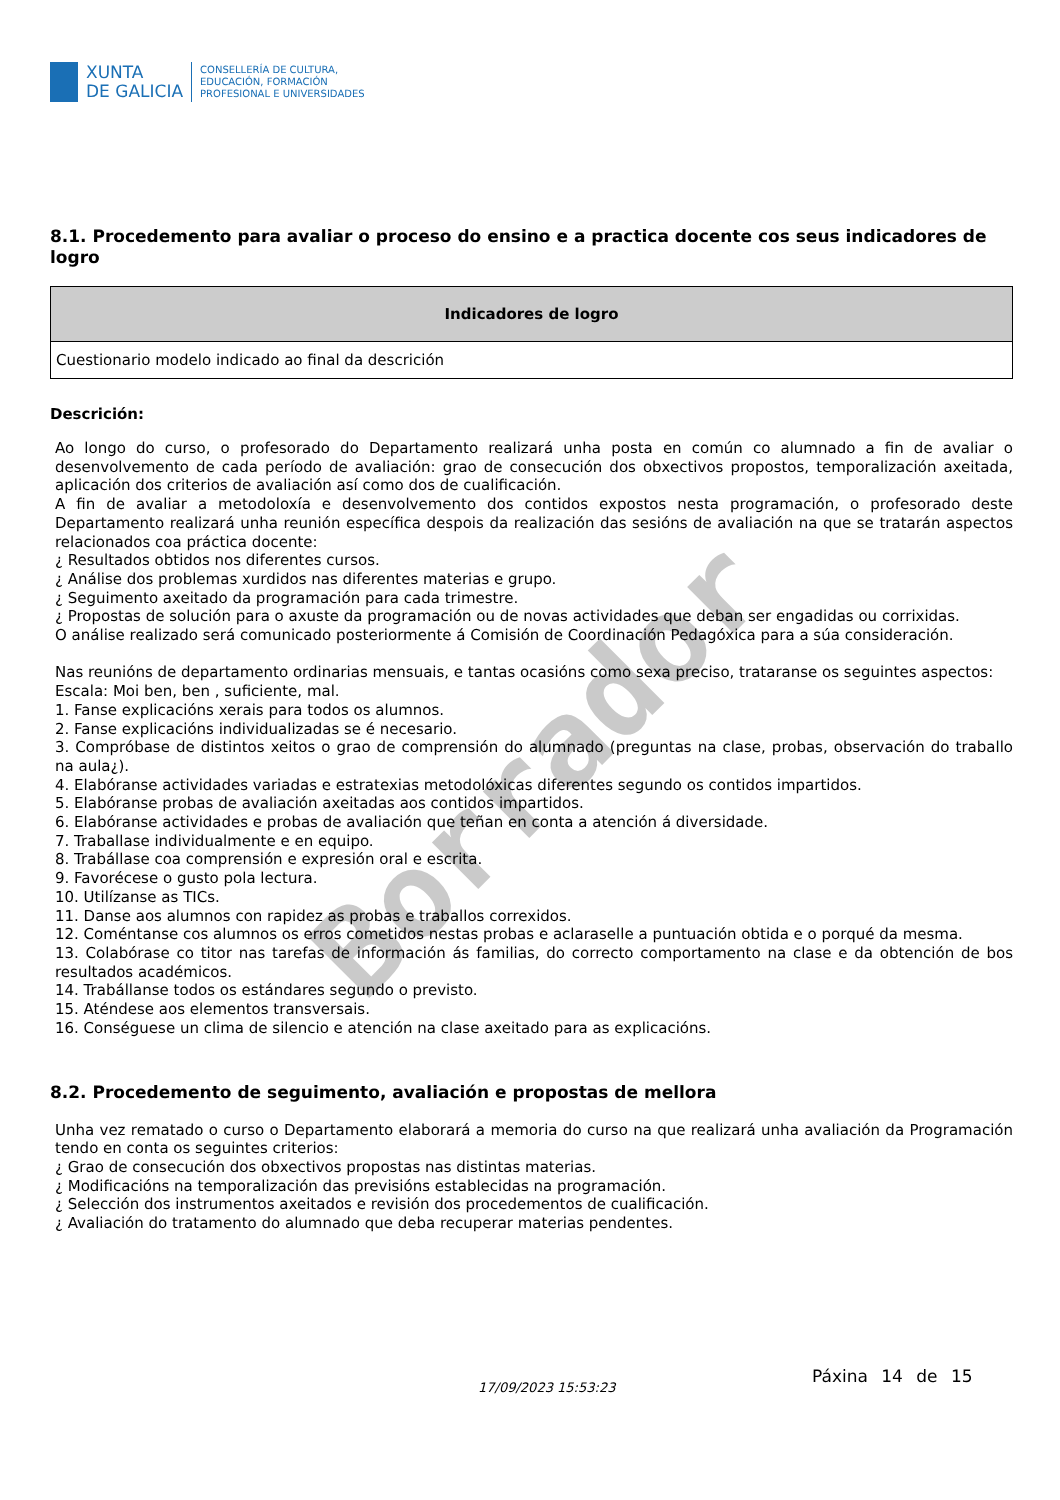Borrador
XUNTA
DE GALICIA
CONSELLERÍA DE CULTURA,
EDUCACIÓN, FORMACIÓN
PROFESIONAL E UNIVERSIDADES
8.1. Procedemento para avaliar o proceso do ensino e a practica docente cos seus indicadores de logro
| Indicadores de logro |
| --- |
| Cuestionario modelo indicado ao final da descrición |
Descrición:
Ao longo do curso, o profesorado do Departamento realizará unha posta en común co alumnado a fin de avaliar o desenvolvemento de cada período de avaliación: grao de consecución dos obxectivos propostos, temporalización axeitada, aplicación dos criterios de avaliación así como dos de cualificación.
A fin de avaliar a metodoloxía e desenvolvemento dos contidos expostos nesta programación, o profesorado deste Departamento realizará unha reunión específica despois da realización das sesións de avaliación na que se tratarán aspectos relacionados coa práctica docente:
¿ Resultados obtidos nos diferentes cursos.
¿ Análise dos problemas xurdidos nas diferentes materias e grupo.
¿ Seguimento axeitado da programación para cada trimestre.
¿ Propostas de solución para o axuste da programación ou de novas actividades que deban ser engadidas ou corrixidas.
O análise realizado será comunicado posteriormente á Comisión de Coordinación Pedagóxica para a súa consideración.
Nas reunións de departamento ordinarias mensuais, e tantas ocasións como sexa preciso, trataranse os seguintes aspectos:
Escala: Moi ben, ben , suficiente, mal.
1. Fanse explicacións xerais para todos os alumnos.
2. Fanse explicacións individualizadas se é necesario.
3. Compróbase de distintos xeitos o grao de comprensión do alumnado (preguntas na clase, probas, observación do traballo na aula¿).
4. Elabóranse actividades variadas e estratexias metodolóxicas diferentes segundo os contidos impartidos.
5. Elabóranse probas de avaliación axeitadas aos contidos impartidos.
6. Elabóranse actividades e probas de avaliación que teñan en conta a atención á diversidade.
7. Traballase individualmente e en equipo.
8. Trabállase coa comprensión e expresión oral e escrita.
9. Favorécese o gusto pola lectura.
10. Utilízanse as TICs.
11. Danse aos alumnos con rapidez as probas e traballos correxidos.
12. Coméntanse cos alumnos os erros cometidos nestas probas e aclaraselle a puntuación obtida e o porqué da mesma.
13. Colabórase co titor nas tarefas de información ás familias, do correcto comportamento na clase e da obtención de bos resultados académicos.
14. Trabállanse todos os estándares segundo o previsto.
15. Aténdese aos elementos transversais.
16. Conséguese un clima de silencio e atención na clase axeitado para as explicacións.
8.2. Procedemento de seguimento, avaliación e propostas de mellora
Unha vez rematado o curso o Departamento elaborará a memoria do curso na que realizará unha avaliación da Programación tendo en conta os seguintes criterios:
¿ Grao de consecución dos obxectivos propostas nas distintas materias.
¿ Modificacións na temporalización das previsións establecidas na programación.
¿ Selección dos instrumentos axeitados e revisión dos procedementos de cualificación.
¿ Avaliación do tratamento do alumnado que deba recuperar materias pendentes.
17/09/2023 15:53:23
Páxina 14 de 15